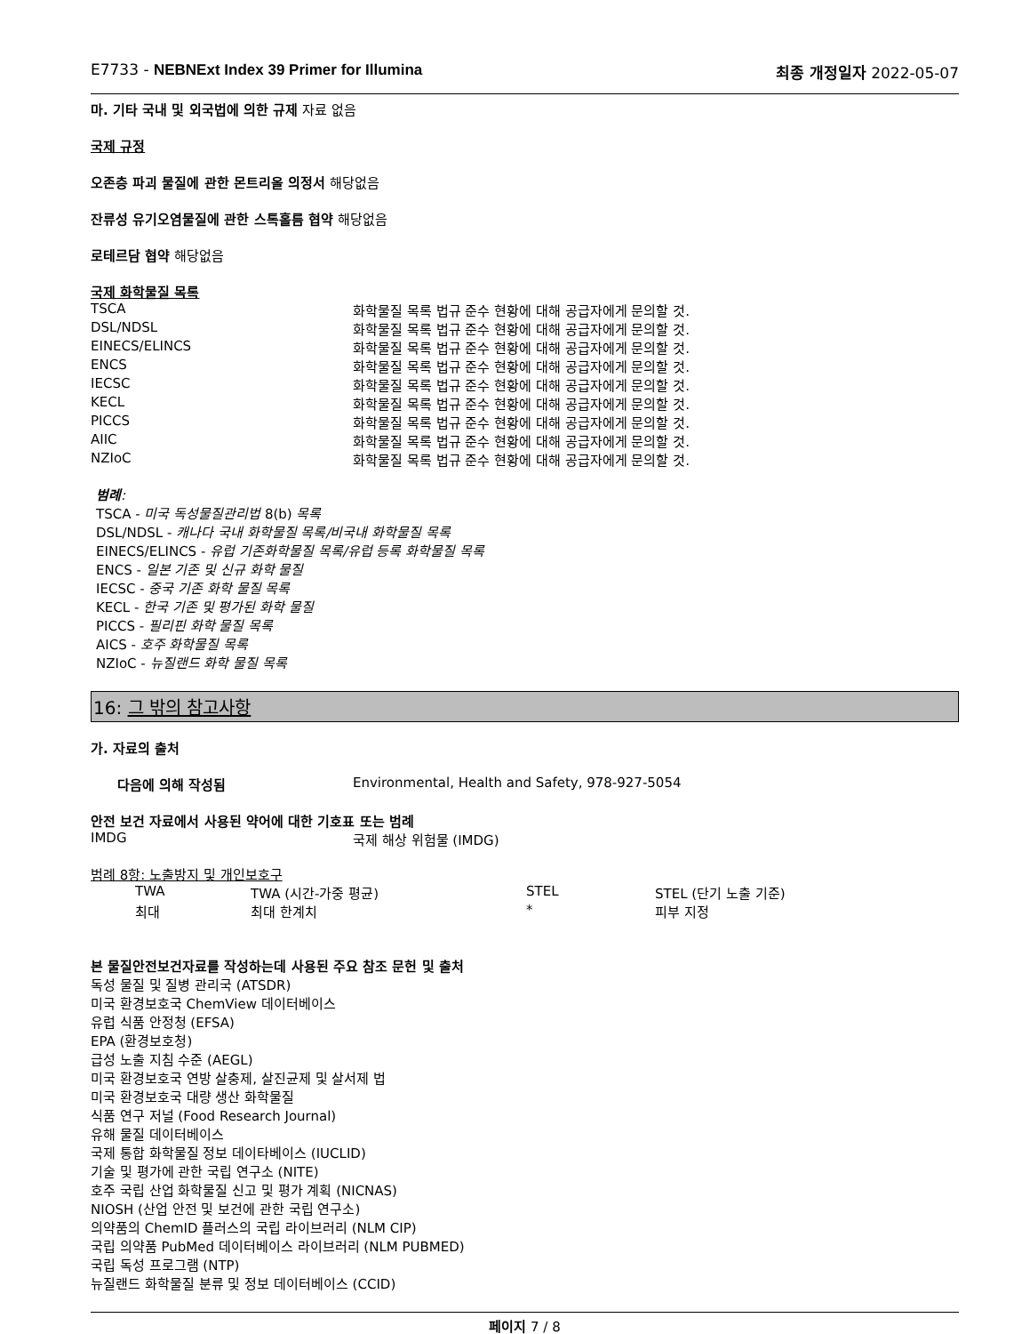E7733 - NEBNExt Index 39 Primer for Illumina 최종 개정일자 2022-05-07
마. 기타 국내 및 외국법에 의한 규제 자료 없음
국제 규정
오존층 파괴 물질에 관한 몬트리올 의정서 해당없음
잔류성 유기오염물질에 관한 스톡홀름 협약 해당없음
로테르담 협약 해당없음
국제 화학물질 목록
| TSCA | 화학물질 목록 법규 준수 현황에 대해 공급자에게 문의할 것. |
| DSL/NDSL | 화학물질 목록 법규 준수 현황에 대해 공급자에게 문의할 것. |
| EINECS/ELINCS | 화학물질 목록 법규 준수 현황에 대해 공급자에게 문의할 것. |
| ENCS | 화학물질 목록 법규 준수 현황에 대해 공급자에게 문의할 것. |
| IECSC | 화학물질 목록 법규 준수 현황에 대해 공급자에게 문의할 것. |
| KECL | 화학물질 목록 법규 준수 현황에 대해 공급자에게 문의할 것. |
| PICCS | 화학물질 목록 법규 준수 현황에 대해 공급자에게 문의할 것. |
| AIIC | 화학물질 목록 법규 준수 현황에 대해 공급자에게 문의할 것. |
| NZIoC | 화학물질 목록 법규 준수 현황에 대해 공급자에게 문의할 것. |
범례:
TSCA - 미국 독성물질관리법 8(b) 목록
DSL/NDSL - 캐나다 국내 화학물질 목록/비국내 화학물질 목록
EINECS/ELINCS - 유럽 기존화학물질 목록/유럽 등록 화학물질 목록
ENCS - 일본 기존 및 신규 화학 물질
IECSC - 중국 기존 화학 물질 목록
KECL - 한국 기존 및 평가된 화학 물질
PICCS - 필리핀 화학 물질 목록
AICS - 호주 화학물질 목록
NZIoC - 뉴질랜드 화학 물질 목록
16: 그 밖의 참고사항
가. 자료의 출처
| 다음에 의해 작성됨 | Environmental, Health and Safety, 978-927-5054 |
안전 보건 자료에서 사용된 약어에 대한 기호표 또는 범례
| IMDG | 국제 해상 위험물 (IMDG) |
범례 8항: 노출방지 및 개인보호구
| TWA | TWA (시간-가중 평균) | STEL | STEL (단기 노출 기준) |
| 최대 | 최대 한계치 | * | 피부 지정 |
본 물질안전보건자료를 작성하는데 사용된 주요 참조 문헌 및 출처
독성 물질 및 질병 관리국 (ATSDR)
미국 환경보호국 ChemView 데이터베이스
유럽 식품 안정청 (EFSA)
EPA (환경보호청)
급성 노출 지침 수준 (AEGL)
미국 환경보호국 연방 살충제, 살진균제 및 살서제 법
미국 환경보호국 대량 생산 화학물질
식품 연구 저널 (Food Research Journal)
유해 물질 데이터베이스
국제 통합 화학물질 정보 데이타베이스 (IUCLID)
기술 및 평가에 관한 국립 연구소 (NITE)
호주 국립 산업 화학물질 신고 및 평가 계획 (NICNAS)
NIOSH (산업 안전 및 보건에 관한 국립 연구소)
의약품의 ChemID 플러스의 국립 라이브러리 (NLM CIP)
국립 의약품 PubMed 데이터베이스 라이브러리 (NLM PUBMED)
국립 독성 프로그램 (NTP)
뉴질랜드 화학물질 분류 및 정보 데이터베이스 (CCID)
페이지 7 / 8